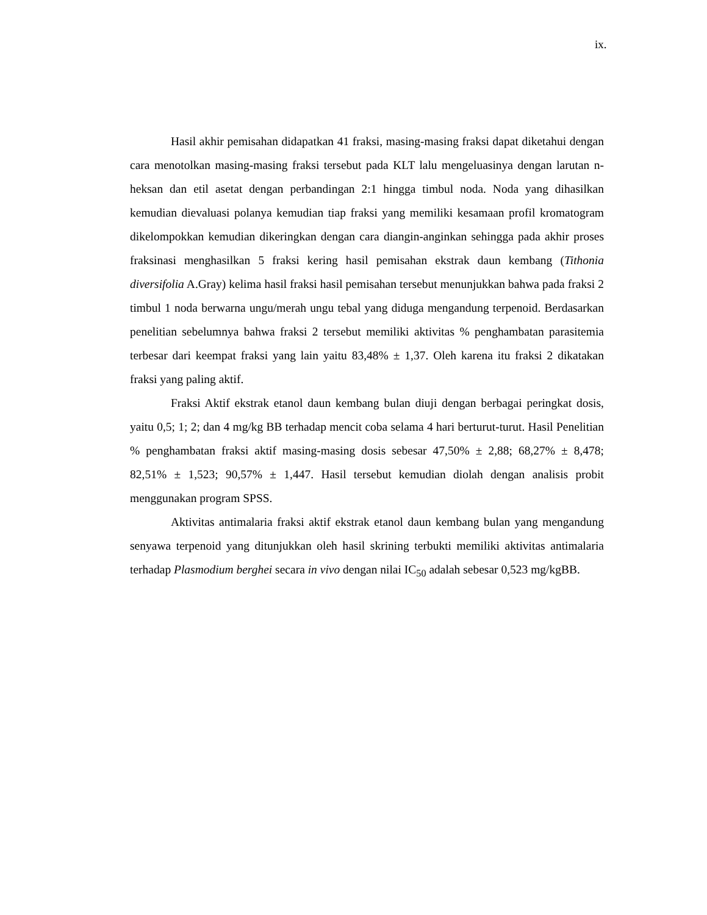ix.
Hasil akhir pemisahan didapatkan 41 fraksi, masing-masing fraksi dapat diketahui dengan cara menotolkan masing-masing fraksi tersebut pada KLT lalu mengeluasinya dengan larutan n-heksan dan etil asetat dengan perbandingan 2:1 hingga timbul noda. Noda yang dihasilkan kemudian dievaluasi polanya kemudian tiap fraksi yang memiliki kesamaan profil kromatogram dikelompokkan kemudian dikeringkan dengan cara diangin-anginkan sehingga pada akhir proses fraksinasi menghasilkan 5 fraksi kering hasil pemisahan ekstrak daun kembang (Tithonia diversifolia A.Gray) kelima hasil fraksi hasil pemisahan tersebut menunjukkan bahwa pada fraksi 2 timbul 1 noda berwarna ungu/merah ungu tebal yang diduga mengandung terpenoid. Berdasarkan penelitian sebelumnya bahwa fraksi 2 tersebut memiliki aktivitas % penghambatan parasitemia terbesar dari keempat fraksi yang lain yaitu 83,48% ± 1,37. Oleh karena itu fraksi 2 dikatakan fraksi yang paling aktif.
Fraksi Aktif ekstrak etanol daun kembang bulan diuji dengan berbagai peringkat dosis, yaitu 0,5; 1; 2; dan 4 mg/kg BB terhadap mencit coba selama 4 hari berturut-turut. Hasil Penelitian % penghambatan fraksi aktif masing-masing dosis sebesar 47,50% ± 2,88; 68,27% ± 8,478; 82,51% ± 1,523; 90,57% ± 1,447. Hasil tersebut kemudian diolah dengan analisis probit menggunakan program SPSS.
Aktivitas antimalaria fraksi aktif ekstrak etanol daun kembang bulan yang mengandung senyawa terpenoid yang ditunjukkan oleh hasil skrining terbukti memiliki aktivitas antimalaria terhadap Plasmodium berghei secara in vivo dengan nilai IC<sub>50</sub> adalah sebesar 0,523 mg/kgBB.